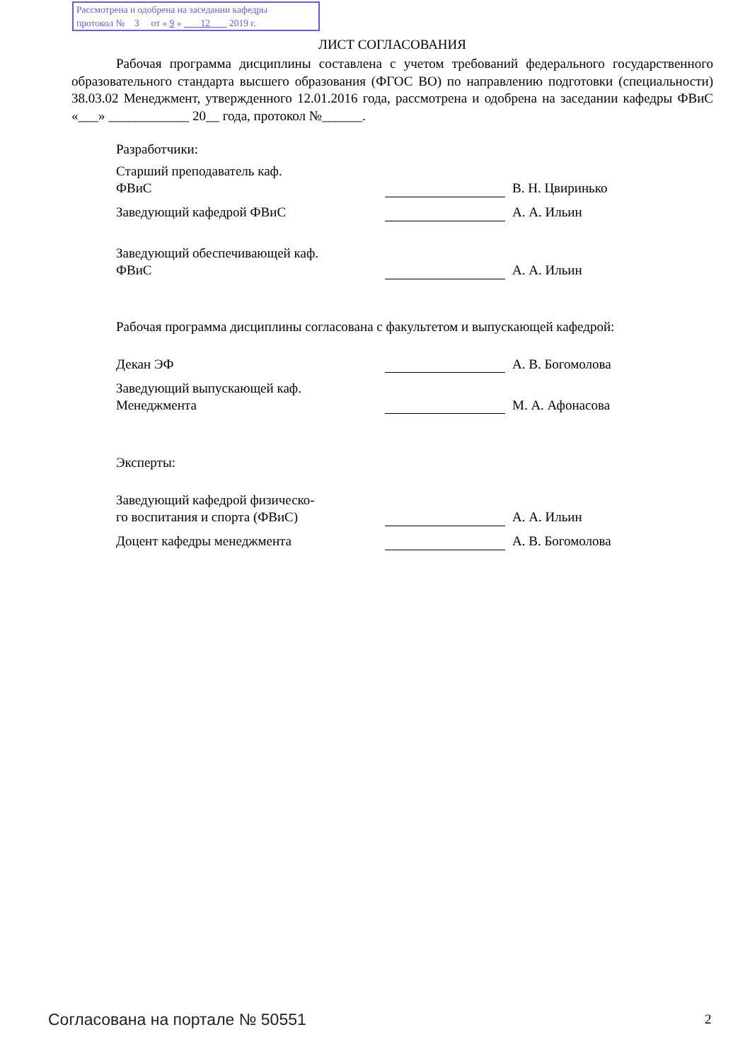Рассмотрена и одобрена на заседании кафедры
протокол № 3 от « 9 » 12 2019 г.
ЛИСТ СОГЛАСОВАНИЯ
Рабочая программа дисциплины составлена с учетом требований федерального государственного образовательного стандарта высшего образования (ФГОС ВО) по направлению подготовки (специальности) 38.03.02 Менеджмент, утвержденного 12.01.2016 года, рассмотрена и одобрена на заседании кафедры ФВиС «___» ____________ 20__ года, протокол №______.
Разработчики:
| Старший преподаватель каф. ФВиС | | В. Н. Цвиринько |
| Заведующий кафедрой ФВиС | | А. А. Ильин |
| Заведующий обеспечивающей каф. ФВиС | | А. А. Ильин |
Рабочая программа дисциплины согласована с факультетом и выпускающей кафедрой:
| Декан ЭФ | | А. В. Богомолова |
| Заведующий выпускающей каф. Менеджмента | | М. А. Афонасова |
Эксперты:
| Заведующий кафедрой физическо- го воспитания и спорта (ФВиС) | | А. А. Ильин |
| Доцент кафедры менеджмента | | А. В. Богомолова |
Согласована на портале № 50551 2